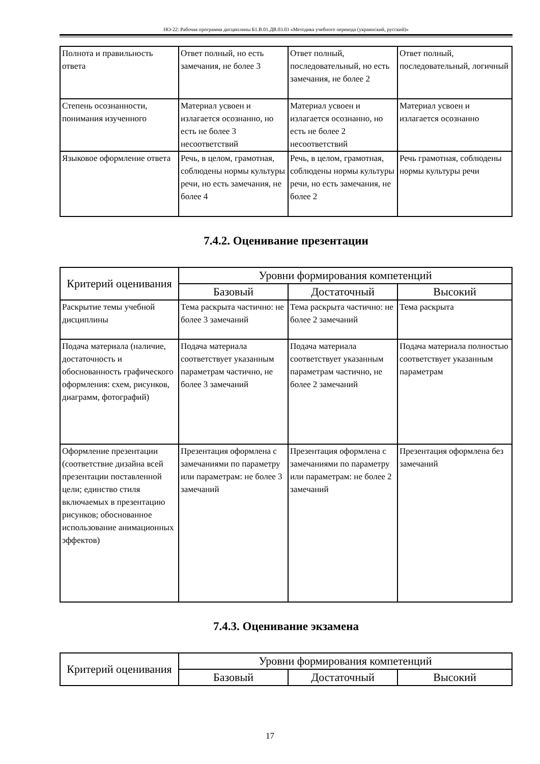НО-22: Рабочая программа дисциплины Б1.В.01.ДВ.03.03 «Методика учебного перевода (украинский, русский)»
| Полнота и правильность ответа | Ответ полный, но есть замечания, не более 3 | Ответ полный, последовательный, но есть замечания, не более 2 | Ответ полный, последовательный, логичный |
| Степень осознанности, понимания изученного | Материал усвоен и излагается осознанно, но есть не более 3 несоответствий | Материал усвоен и излагается осознанно, но есть не более 2 несоответствий | Материал усвоен и излагается осознанно |
| Языковое оформление ответа | Речь, в целом, грамотная, соблюдены нормы культуры речи, но есть замечания, не более 4 | Речь, в целом, грамотная, соблюдены нормы культуры речи, но есть замечания, не более 2 | Речь грамотная, соблюдены нормы культуры речи |
7.4.2. Оценивание презентации
| Критерий оценивания | Уровни формирования компетенций | | |
| --- | --- | --- | --- |
| | Базовый | Достаточный | Высокий |
| Раскрытие темы учебной дисциплины | Тема раскрыта частично: не более 3 замечаний | Тема раскрыта частично: не более 2 замечаний | Тема раскрыта |
| Подача материала (наличие, достаточность и обоснованность графического оформления: схем, рисунков, диаграмм, фотографий) | Подача материала соответствует указанным параметрам частично, не более 3 замечаний | Подача материала соответствует указанным параметрам частично, не более 2 замечаний | Подача материала полностью соответствует указанным параметрам |
| Оформление презентации (соответствие дизайна всей презентации поставленной цели; единство стиля включаемых в презентацию рисунков; обоснованное использование анимационных эффектов) | Презентация оформлена с замечаниями по параметру или параметрам: не более 3 замечаний | Презентация оформлена с замечаниями по параметру или параметрам: не более 2 замечаний | Презентация оформлена без замечаний |
7.4.3. Оценивание экзамена
| Критерий оценивания | Уровни формирования компетенций | | |
| --- | --- | --- | --- |
| | Базовый | Достаточный | Высокий |
17